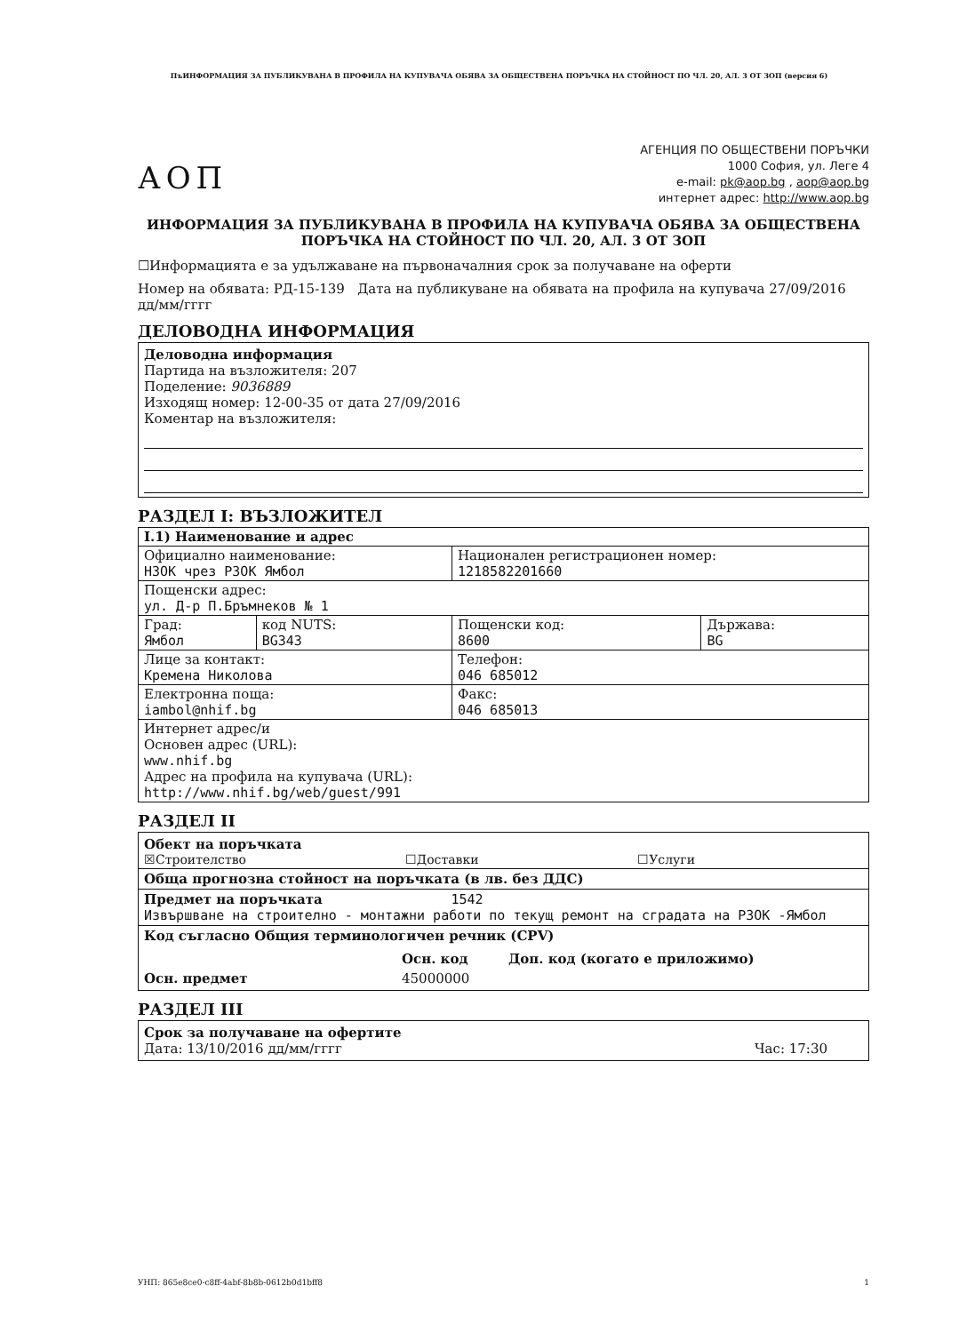ПъИНФОРМАЦИЯ ЗА ПУБЛИКУВАНА В ПРОФИЛА НА КУПУВАЧА ОБЯВА ЗА ОБЩЕСТВЕНА ПОРЪЧКА НА СТОЙНОСТ ПО ЧЛ. 20, АЛ. 3 ОТ ЗОП (версия 6)
АОП
АГЕНЦИЯ ПО ОБЩЕСТВЕНИ ПОРЪЧКИ
1000 София, ул. Леге 4
e-mail: pk@aop.bg , aop@aop.bg
интернет адрес: http://www.aop.bg
ИНФОРМАЦИЯ ЗА ПУБЛИКУВАНА В ПРОФИЛА НА КУПУВАЧА ОБЯВА ЗА ОБЩЕСТВЕНА ПОРЪЧКА НА СТОЙНОСТ ПО ЧЛ. 20, АЛ. 3 ОТ ЗОП
☐Информацията е за удължаване на първоначалния срок за получаване на оферти
Номер на обявата: РД-15-139 Дата на публикуване на обявата на профила на купувача 27/09/2016 дд/мм/гггг
ДЕЛОВОДНА ИНФОРМАЦИЯ
Деловодна информация
Партида на възложителя: 207
Поделение: 9036889
Изходящ номер: 12-00-35 от дата 27/09/2016
Коментар на възложителя:
РАЗДЕЛ I: ВЪЗЛОЖИТЕЛ
| I.1) Наименование и адрес | | | |
| Официално наименование: НЗОК чрез РЗОК Ямбол | | Национален регистрационен номер: 1218582201660 | |
| Пощенски адрес: ул. Д-р П.Бръмнеков № 1 | | | |
| Град: Ямбол | код NUTS: BG343 | Пощенски код: 8600 | Държава: BG |
| Лице за контакт: Кремена Николова | | Телефон: 046 685012 | |
| Електронна поща: iambol@nhif.bg | | Факс: 046 685013 | |
| Интернет адрес/и Основен адрес (URL): www.nhif.bg Адрес на профила на купувача (URL): http://www.nhif.bg/web/guest/991 | | | |
РАЗДЕЛ II
Обект на поръчката
☒Строителство ☐Доставки ☐Услуги
Обща прогнозна стойност на поръчката (в лв. без ДДС)
Предмет на поръчката 1542
Извършване на строително - монтажни работи по текущ ремонт на сградата на РЗОК -Ямбол
Код съгласно Общия терминологичен речник (CPV)
Осн. код Доп. код (когато е приложимо)
Осн. предмет 45000000
РАЗДЕЛ III
Срок за получаване на офертите
Дата: 13/10/2016 дд/мм/гггг Час: 17:30
УНП: 865e8ce0-c8ff-4abf-8b8b-0612b0d1bff8 1